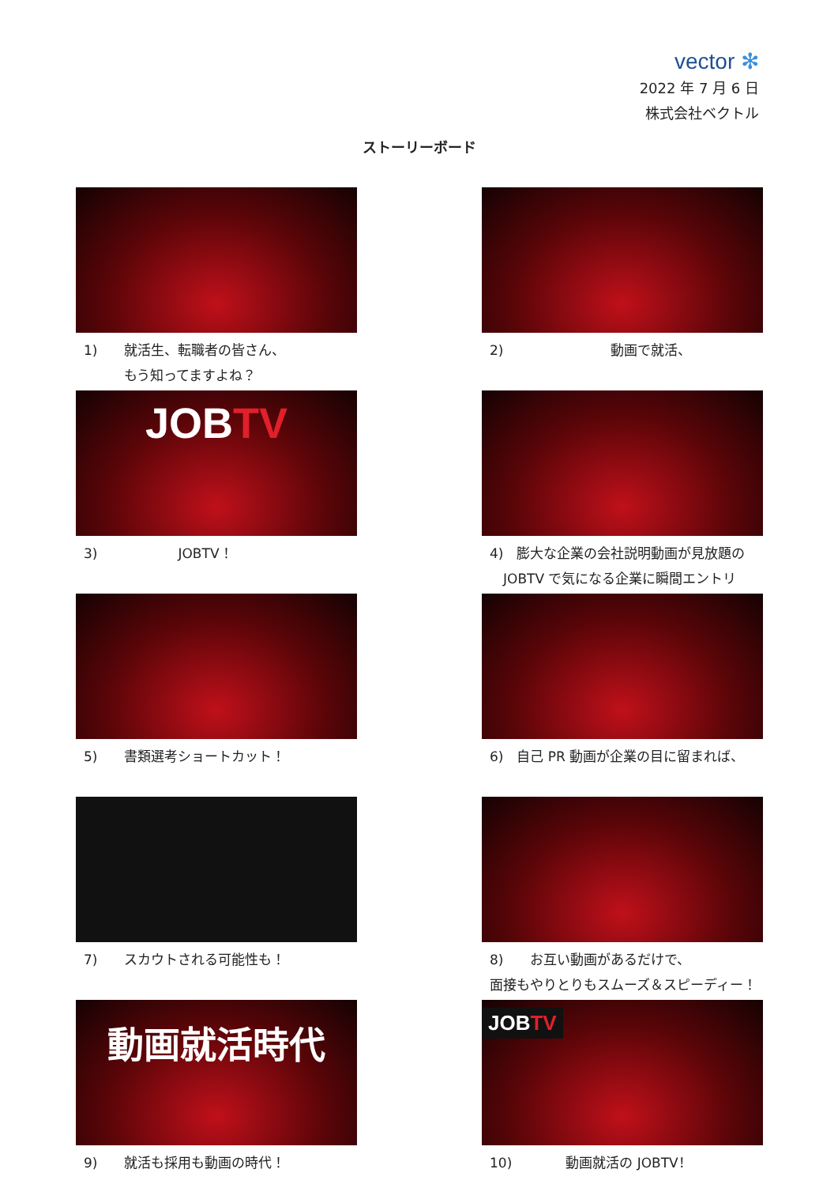vector ✻
2022 年 7 月 6 日
株式会社ベクトル
ストーリーボード
1)　　就活生、転職者の皆さん、
　　　もう知ってますよね？
2)　　　　　　　　動画で就活、
JOB TV
3)　　　　　　JOBTV！
4)　膨大な企業の会社説明動画が見放題の
　JOBTV で気になる企業に瞬間エントリー！
5)　　書類選考ショートカット！
6)　自己 PR 動画が企業の目に留まれば、
7)　　スカウトされる可能性も！
8)　　お互い動画があるだけで、
面接もやりとりもスムーズ＆スピーディー！
動画就活時代
9)　　就活も採用も動画の時代！
JOBTV
10)　　　　動画就活の JOBTV！